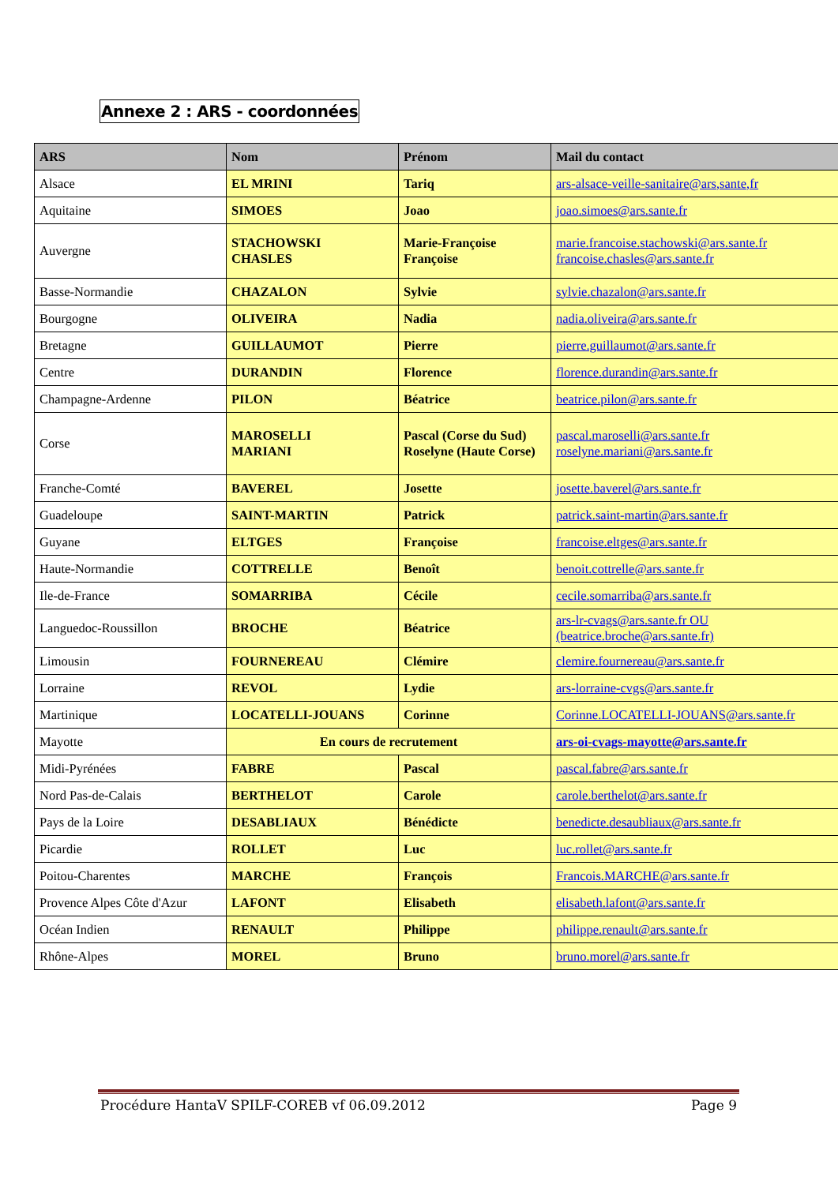Annexe 2 : ARS - coordonnées
| ARS | Nom | Prénom | Mail du contact |
| --- | --- | --- | --- |
| Alsace | EL MRINI | Tariq | ars-alsace-veille-sanitaire@ars,sante,fr |
| Aquitaine | SIMOES | Joao | joao.simoes@ars.sante.fr |
| Auvergne | STACHOWSKI CHASLES | Marie-Françoise Françoise | marie.francoise.stachowski@ars.sante.fr francoise.chasles@ars.sante.fr |
| Basse-Normandie | CHAZALON | Sylvie | sylvie.chazalon@ars.sante.fr |
| Bourgogne | OLIVEIRA | Nadia | nadia.oliveira@ars.sante.fr |
| Bretagne | GUILLAUMOT | Pierre | pierre.guillaumot@ars.sante.fr |
| Centre | DURANDIN | Florence | florence.durandin@ars.sante.fr |
| Champagne-Ardenne | PILON | Béatrice | beatrice.pilon@ars.sante.fr |
| Corse | MAROSELLI MARIANI | Pascal (Corse du Sud) Roselyne (Haute Corse) | pascal.maroselli@ars.sante.fr roselyne.mariani@ars.sante.fr |
| Franche-Comté | BAVEREL | Josette | josette.baverel@ars.sante.fr |
| Guadeloupe | SAINT-MARTIN | Patrick | patrick.saint-martin@ars.sante.fr |
| Guyane | ELTGES | Françoise | francoise.eltges@ars.sante.fr |
| Haute-Normandie | COTTRELLE | Benoît | benoit.cottrelle@ars.sante.fr |
| Ile-de-France | SOMARRIBA | Cécile | cecile.somarriba@ars.sante.fr |
| Languedoc-Roussillon | BROCHE | Béatrice | ars-lr-cvags@ars.sante.fr OU (beatrice.broche@ars.sante.fr) |
| Limousin | FOURNEREAU | Clémire | clemire.fournereau@ars.sante.fr |
| Lorraine | REVOL | Lydie | ars-lorraine-cvgs@ars.sante.fr |
| Martinique | LOCATELLI-JOUANS | Corinne | Corinne.LOCATELLI-JOUANS@ars.sante.fr |
| Mayotte | En cours de recrutement | | ars-oi-cvags-mayotte@ars.sante.fr |
| Midi-Pyrénées | FABRE | Pascal | pascal.fabre@ars.sante.fr |
| Nord Pas-de-Calais | BERTHELOT | Carole | carole.berthelot@ars.sante.fr |
| Pays de la Loire | DESABLIAUX | Bénédicte | benedicte.desaubliaux@ars.sante.fr |
| Picardie | ROLLET | Luc | luc.rollet@ars.sante.fr |
| Poitou-Charentes | MARCHE | François | Francois.MARCHE@ars.sante.fr |
| Provence Alpes Côte d'Azur | LAFONT | Elisabeth | elisabeth.lafont@ars.sante.fr |
| Océan Indien | RENAULT | Philippe | philippe.renault@ars.sante.fr |
| Rhône-Alpes | MOREL | Bruno | bruno.morel@ars.sante.fr |
Procédure HantaV SPILF-COREB vf 06.09.2012 Page 9